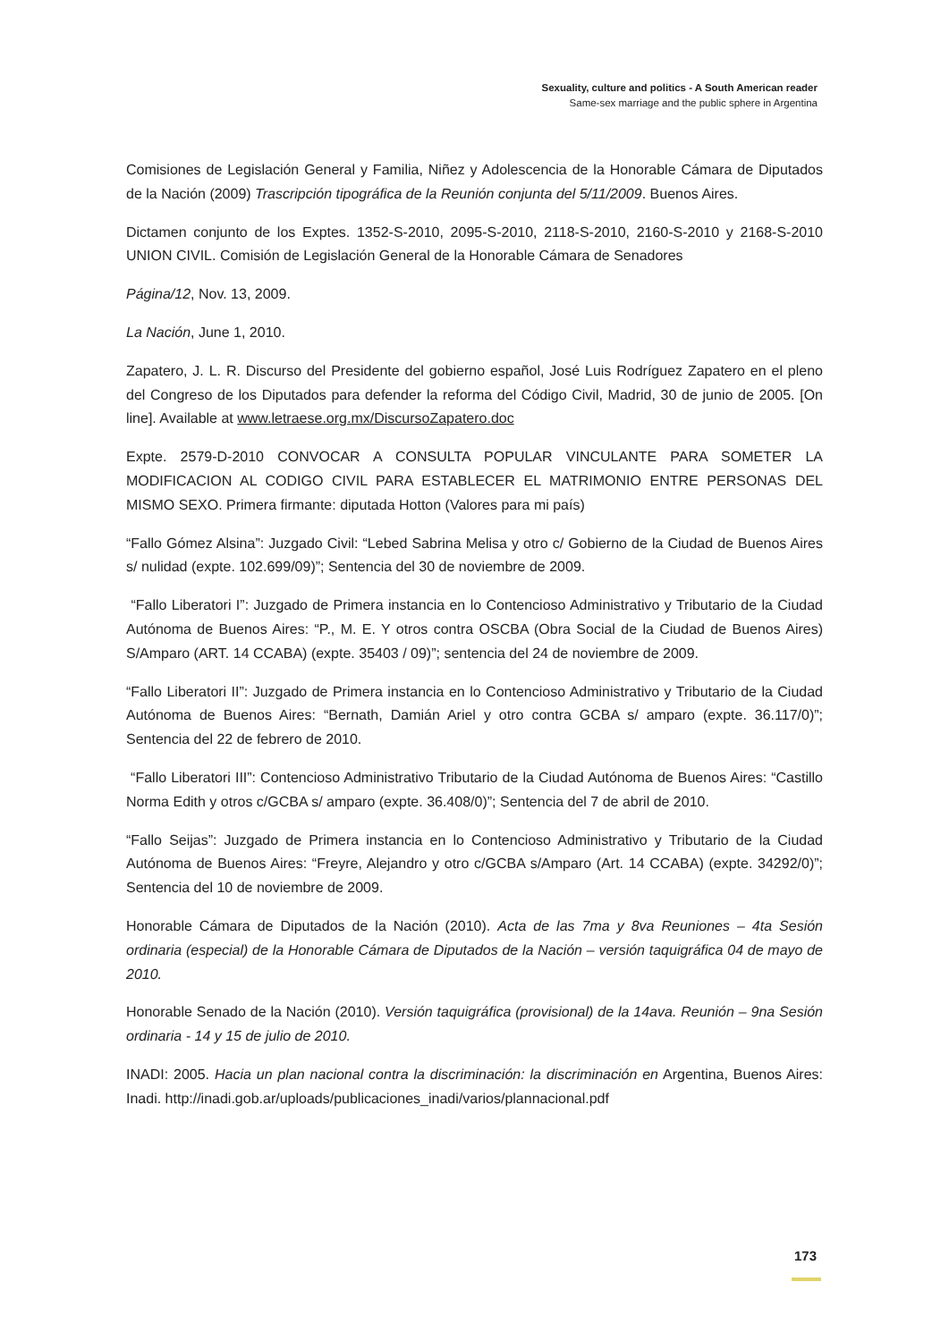Sexuality, culture and politics - A South American reader
Same-sex marriage and the public sphere in Argentina
Comisiones de Legislación General y Familia, Niñez y Adolescencia de la Honorable Cámara de Diputados de la Nación (2009) Trascripción tipográfica de la Reunión conjunta del 5/11/2009. Buenos Aires.
Dictamen conjunto de los Exptes. 1352-S-2010, 2095-S-2010, 2118-S-2010, 2160-S-2010 y 2168-S-2010 UNION CIVIL. Comisión de Legislación General de la Honorable Cámara de Senadores
Página/12, Nov. 13, 2009.
La Nación, June 1, 2010.
Zapatero, J. L. R. Discurso del Presidente del gobierno español, José Luis Rodríguez Zapatero en el pleno del Congreso de los Diputados para defender la reforma del Código Civil, Madrid, 30 de junio de 2005. [On line]. Available at www.letraese.org.mx/DiscursoZapatero.doc
Expte. 2579-D-2010 CONVOCAR A CONSULTA POPULAR VINCULANTE PARA SOMETER LA MODIFICACION AL CODIGO CIVIL PARA ESTABLECER EL MATRIMONIO ENTRE PERSONAS DEL MISMO SEXO. Primera firmante: diputada Hotton (Valores para mi país)
“Fallo Gómez Alsina”: Juzgado Civil: “Lebed Sabrina Melisa y otro c/ Gobierno de la Ciudad de Buenos Aires s/ nulidad (expte. 102.699/09)”; Sentencia del 30 de noviembre de 2009.
“Fallo Liberatori I”: Juzgado de Primera instancia en lo Contencioso Administrativo y Tributario de la Ciudad Autónoma de Buenos Aires: “P., M. E. Y otros contra OSCBA (Obra Social de la Ciudad de Buenos Aires) S/Amparo (ART. 14 CCABA) (expte. 35403 / 09)”; sentencia del 24 de noviembre de 2009.
“Fallo Liberatori II”: Juzgado de Primera instancia en lo Contencioso Administrativo y Tributario de la Ciudad Autónoma de Buenos Aires: “Bernath, Damián Ariel y otro contra GCBA s/ amparo (expte. 36.117/0)”; Sentencia del 22 de febrero de 2010.
“Fallo Liberatori III”: Contencioso Administrativo Tributario de la Ciudad Autónoma de Buenos Aires: “Castillo Norma Edith y otros c/GCBA s/ amparo (expte. 36.408/0)”; Sentencia del 7 de abril de 2010.
“Fallo Seijas”: Juzgado de Primera instancia en lo Contencioso Administrativo y Tributario de la Ciudad Autónoma de Buenos Aires: “Freyre, Alejandro y otro c/GCBA s/Amparo (Art. 14 CCABA) (expte. 34292/0)”; Sentencia del 10 de noviembre de 2009.
Honorable Cámara de Diputados de la Nación (2010). Acta de las 7ma y 8va Reuniones – 4ta Sesión ordinaria (especial) de la Honorable Cámara de Diputados de la Nación – versión taquigráfica 04 de mayo de 2010.
Honorable Senado de la Nación (2010). Versión taquigráfica (provisional) de la 14ava. Reunión – 9na Sesión ordinaria - 14 y 15 de julio de 2010.
INADI: 2005. Hacia un plan nacional contra la discriminación: la discriminación en Argentina, Buenos Aires: Inadi. http://inadi.gob.ar/uploads/publicaciones_inadi/varios/plannacional.pdf
173